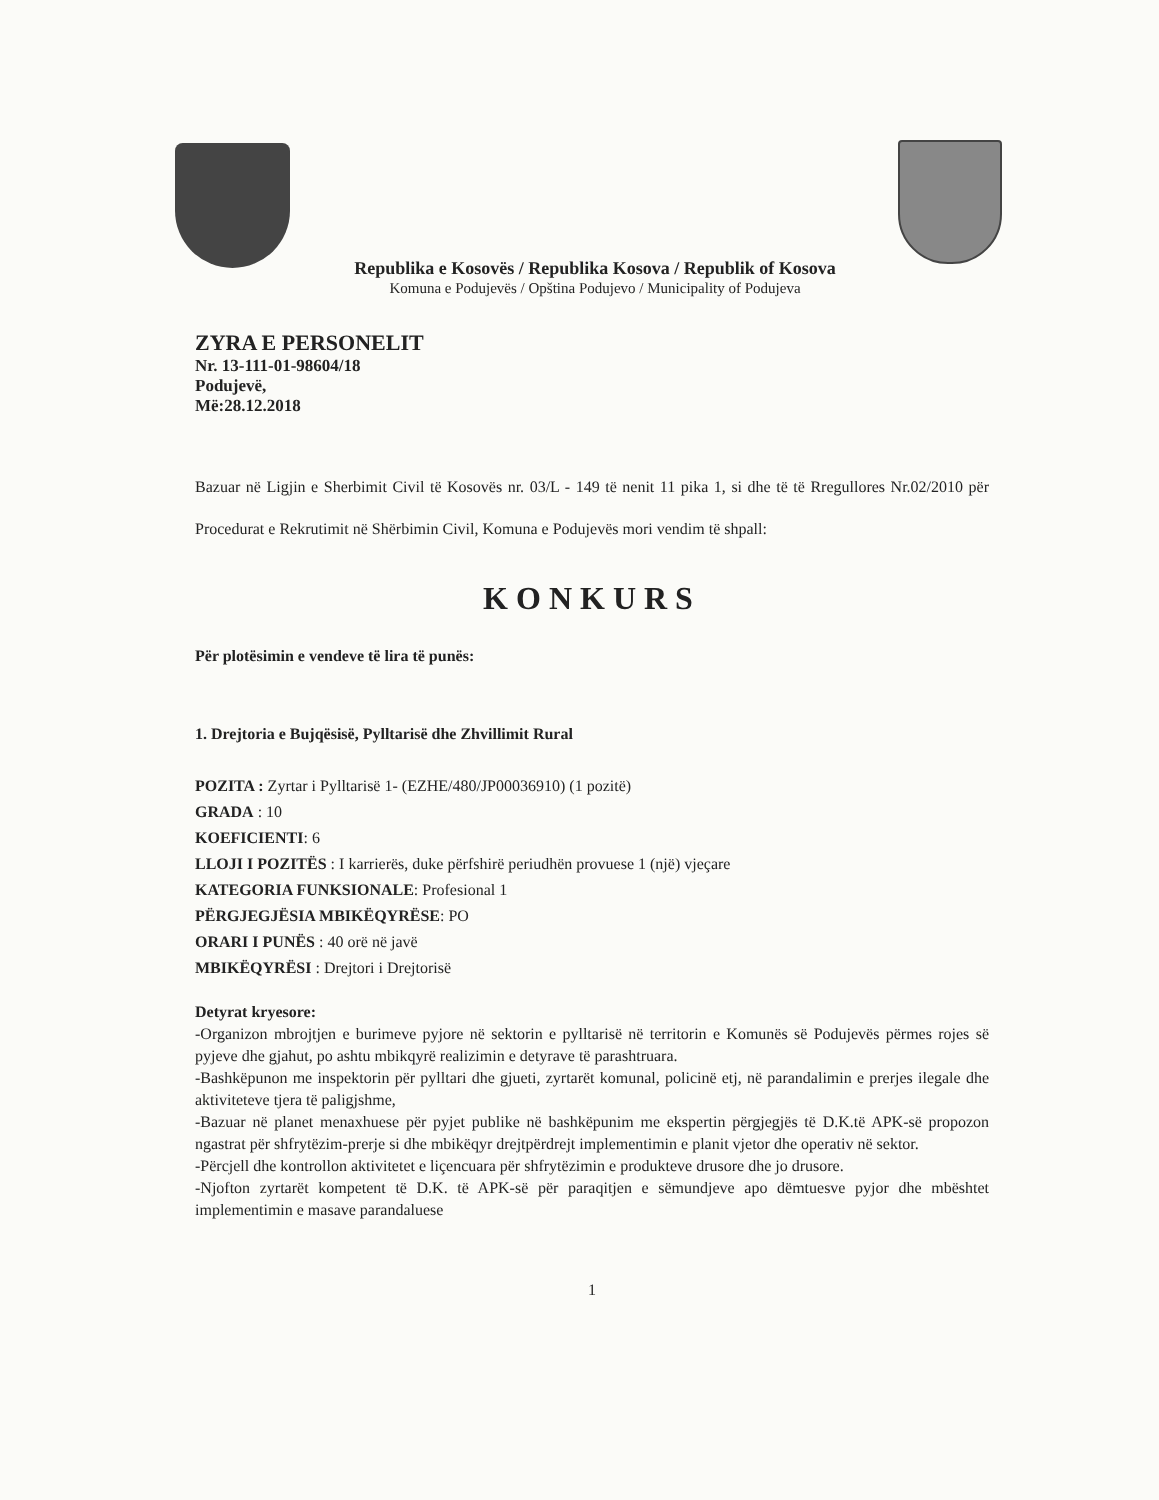Republika e Kosovës / Republika Kosova / Republik of Kosova
Komuna e Podujevës / Opština Podujevo / Municipality of Podujeva
ZYRA E PERSONELIT
Nr. 13-111-01-98604/18
Podujevë,
Më:28.12.2018
Bazuar në Ligjin e Sherbimit Civil të Kosovës nr. 03/L - 149 të nenit 11 pika 1, si dhe të të Rregullores Nr.02/2010 për Procedurat e Rekrutimit në Shërbimin Civil, Komuna e Podujevës mori vendim të shpall:
KONKURS
Për plotësimin e vendeve të lira të punës:
1. Drejtoria e Bujqësisë, Pylltarisë dhe Zhvillimit Rural
POZITA : Zyrtar i Pylltarisë 1- (EZHE/480/JP00036910) (1 pozitë)
GRADA : 10
KOEFICIENTI: 6
LLOJI I POZITËS : I karrierës, duke përfshirë periudhën provuese 1 (një) vjeçare
KATEGORIA FUNKSIONALE: Profesional 1
PËRGJEGJËSIA MBIKËQYRËSE: PO
ORARI I PUNËS : 40 orë në javë
MBIKËQYRËSI : Drejtori i Drejtorisë
Detyrat kryesore:
-Organizon mbrojtjen e burimeve pyjore në sektorin e pylltarisë në territorin e Komunës së Podujevës përmes rojes së pyjeve dhe gjahut, po ashtu mbikqyrë realizimin e detyrave të parashtruara.
-Bashkëpunon me inspektorin për pylltari dhe gjueti, zyrtarët komunal, policinë etj, në parandalimin e prerjes ilegale dhe aktiviteteve tjera të paligjshme,
-Bazuar në planet menaxhuese për pyjet publike në bashkëpunim me ekspertin përgjegjës të D.K.të APK-së propozon ngastrat për shfrytëzim-prerje si dhe mbikëqyr drejtpërdrejt implementimin e planit vjetor dhe operativ në sektor.
-Përcjell dhe kontrollon aktivitetet e liçencuara për shfrytëzimin e produkteve drusore dhe jo drusore.
-Njofton zyrtarët kompetent të D.K. të APK-së për paraqitjen e sëmundjeve apo dëmtuesve pyjor dhe mbështet implementimin e masave parandaluese
1